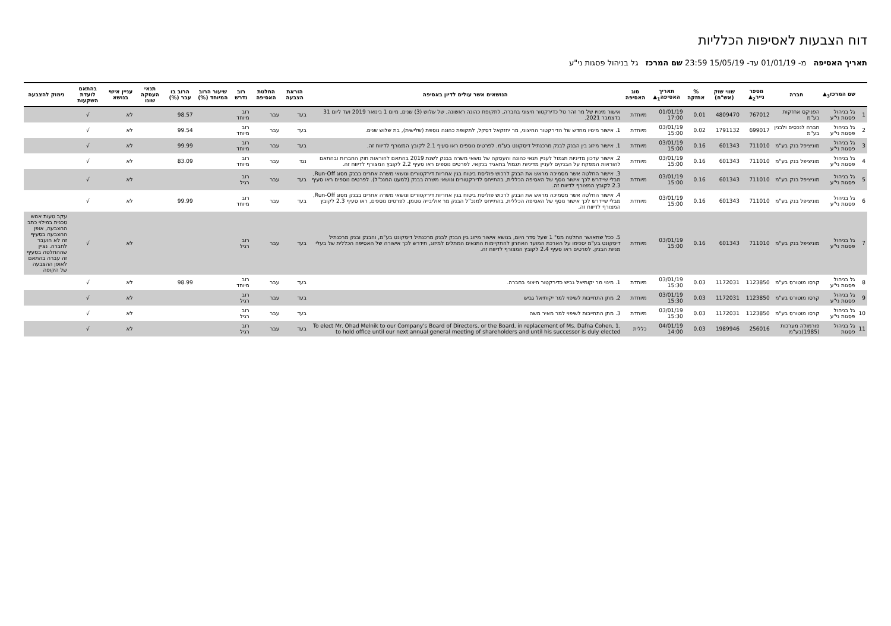דוח הצבעות לאסיפות הכלליות
תאריך האסיפה מ- 01/01/19 עד- 15/05/19 23:59 שם המרכז גל בניהול פסגות ני"ע
| | שם המרכז<sub>3</sub>▲ | חברה | מספר נייר<sub>2</sub>▲ | שווי שוק (אש"ח) | % אחזקה | תאריך האסיפה<sub>1</sub>▲ | סוג האסיפה | הנושאים אשר עולים לדיון באסיפה | הוראת הצבעה | החלטת האסיפה | רוב נדרש | שיעור הרוב המיוחד (%) | הרוב בו עבר (%) | תנאי העסקה שונו | עניין אישי בנושא | בהתאם לועדת השקעות | נימוק להצבעה |
| --- | --- | --- | --- | --- | --- | --- | --- | --- | --- | --- | --- | --- | --- | --- | --- | --- | --- |
| 1 | גל בניהול פסגות ני"ע | הפניקס אחזקות בע"מ | 767012 | 4809470 | 0.01 | 01/01/19 17:00 | מיוחדת | אישור מינויו של מר זהר טל כדירקטור חיצוני בחברה, לתקופת כהונה ראשונה, של שלוש (3) שנים, מיום 1 בינואר 2019 ועד ליום 31 בדצמבר 2021. | בעד | עבר | רוב מיוחד | | 98.57 | | לא | √ | |
| 2 | גל בניהול פסגות ני"ע | חברה לנכסים ולבנין בע"מ | 699017 | 1791132 | 0.02 | 03/01/19 15:00 | מיוחדת | 1. אישור מינויו מחדש של הדירקטור החיצוני, מר יחזקאל דסקל, לתקופת כהונה נוספת (שלישית), בת שלוש שנים. | בעד | עבר | רוב מיוחד | | 99.54 | | לא | √ | |
| 3 | גל בניהול פסגות ני"ע | מוניציפל בנק בע"מ | 711010 | 601343 | 0.16 | 03/01/19 15:00 | מיוחדת | 1. אישור מיזוג בין הבנק לבנק מרכנתיל דיסקונט בע"מ. לפרטים נוספים ראו סעיף 2.1 לקובץ המצורף לדיווח זה. | בעד | עבר | רוב מיוחד | | 99.99 | | לא | √ | |
| 4 | גל בניהול פסגות ני"ע | מוניציפל בנק בע"מ | 711010 | 601343 | 0.16 | 03/01/19 15:00 | מיוחדת | 2. אישור עדכון מדיניות תגמול לעניין תנאי כהונה והעסקה של נושאי משרה בבנק לשנת 2019 בהתאם להוראות חוק החברות ובהתאם להוראות המפקח על הבנקים לעניין מדיניות תגמול בתאגיד בנקאי. לפרטים נוספים ראו סעיף 2.2 לקובץ המצורף לדיווח זה. | נגד | עבר | רוב מיוחד | | 83.09 | | לא | √ | |
| 5 | גל בניהול פסגות ני"ע | מוניציפל בנק בע"מ | 711010 | 601343 | 0.16 | 03/01/19 15:00 | מיוחדת | 3. אישור החלטה אשר מסמיכה מראש את הבנק לרכוש פוליסת ביטוח בגין אחריות דירקטורים ונושאי משרה אחרים בבנק מסוג Run-Off, מבלי שיידרש לכך אישור נוסף של האסיפה הכללית, בהתייחס לדירקטורים ונושאי משרה בבנק (למעט המנכ"ל). לפרטים נוספים ראו סעיף 2.3 לקובץ המצורף לדיווח זה. | בעד | עבר | רוב רגיל | | | | לא | √ | |
| 6 | גל בניהול פסגות ני"ע | מוניציפל בנק בע"מ | 711010 | 601343 | 0.16 | 03/01/19 15:00 | מיוחדת | 4. אישור החלטה אשר מסמיכה מראש את הבנק לרכוש פוליסת ביטוח בגין אחריות דירקטורים ונושאי משרה אחרים בבנק מסוג Run-Off, מבלי שיידרש לכך אישור נוסף של האסיפה הכללית, בהתייחס למנכ"ל הבנק מר אוליבייה גוטמן. לפרטים נוספים, ראו סעיף 2.3 לקובץ המצורף לדיווח זה. | בעד | עבר | רוב מיוחד | | 99.99 | | לא | √ | |
| 7 | גל בניהול פסגות ני"ע | מוניציפל בנק בע"מ | 711010 | 601343 | 0.16 | 03/01/19 15:00 | מיוחדת | 5. ככל שתאושר החלטה מס" 1 שעל סדר היום, בנושא אישור מיזוג בין הבנק לבנק מרכנתיל דיסקונט בע"מ, והבנק ובנק מרכנתיל דיסקונט בע"מ יסכימו על הארכת המועד האחרון להתקיימות התנאים המתלים למיזוג, תידרש לכך אישורה של האסיפה הכללית של בעלי מניות הבנק. לפרטים ראו סעיף 2.4 לקובץ המצורף לדיווח זה. | בעד | עבר | רוב רגיל | | | | לא | √ | עקב טעות אנוש טכנית במילוי כתב ההצבעה, אופן ההצבעה בסעיף זה לא הועבר לחברה. נציין שההחלטה בסעיף זה עברה בהתאם לאופן ההצבעה של הקופה |
| 8 | גל בניהול פסגות ני"ע | קרסו מוטורס בע"מ | 1123850 | 1172031 | 0.03 | 03/01/19 15:30 | מיוחדת | 1. מינוי מר יקותיאל גביש כדירקטור חיצוני בחברה. | בעד | עבר | רוב מיוחד | | 98.99 | | לא | √ | |
| 9 | גל בניהול פסגות ני"ע | קרסו מוטורס בע"מ | 1123850 | 1172031 | 0.03 | 03/01/19 15:30 | מיוחדת | 2. מתן התחייבות לשיפוי למר יקותיאל גביש | בעד | עבר | רוב רגיל | | | | לא | √ | |
| 10 | גל בניהול פסגות ני"ע | קרסו מוטורס בע"מ | 1123850 | 1172031 | 0.03 | 03/01/19 15:30 | מיוחדת | 3. מתן התחייבות לשיפוי למר מאיר משה | בעד | עבר | רוב רגיל | | | | לא | √ | |
| 11 | גל בניהול פסגות | פורמולה מערכות (1985)בע"מ | 256016 | 1989946 | 0.03 | 04/01/19 14:00 | כללית | .1 To elect Mr. Ohad Melnik to our Company's Board of Directors, or the Board, in replacement of Ms. Dafna Cohen, to hold office until our next annual general meeting of shareholders and until his successor is duly elected | בעד | עבר | רוב רגיל | | | | לא | √ | |